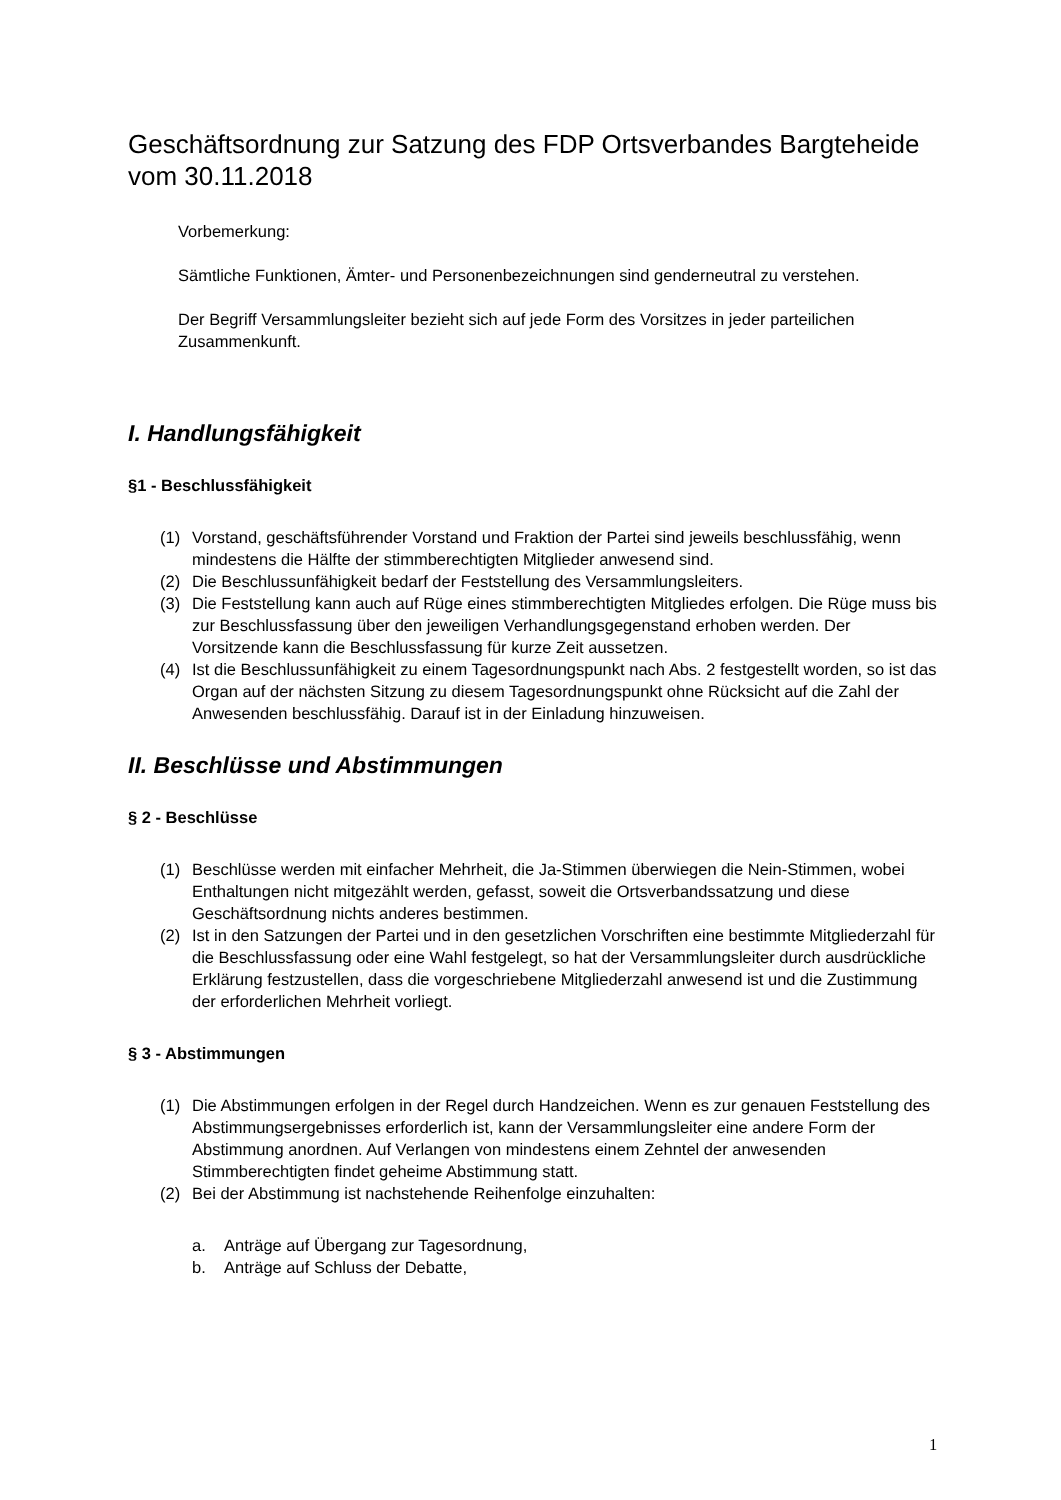Geschäftsordnung zur Satzung des FDP Ortsverbandes Bargteheide vom 30.11.2018
Vorbemerkung:
Sämtliche Funktionen, Ämter- und Personenbezeichnungen sind genderneutral zu verstehen.
Der Begriff Versammlungsleiter bezieht sich auf jede Form des Vorsitzes in jeder parteilichen Zusammenkunft.
I. Handlungsfähigkeit
§1 - Beschlussfähigkeit
(1) Vorstand, geschäftsführender Vorstand und Fraktion der Partei sind jeweils beschlussfähig, wenn mindestens die Hälfte der stimmberechtigten Mitglieder anwesend sind.
(2) Die Beschlussunfähigkeit bedarf der Feststellung des Versammlungsleiters.
(3) Die Feststellung kann auch auf Rüge eines stimmberechtigten Mitgliedes erfolgen. Die Rüge muss bis zur Beschlussfassung über den jeweiligen Verhandlungsgegenstand erhoben werden. Der Vorsitzende kann die Beschlussfassung für kurze Zeit aussetzen.
(4) Ist die Beschlussunfähigkeit zu einem Tagesordnungspunkt nach Abs. 2 festgestellt worden, so ist das Organ auf der nächsten Sitzung zu diesem Tagesordnungspunkt ohne Rücksicht auf die Zahl der Anwesenden beschlussfähig. Darauf ist in der Einladung hinzuweisen.
II. Beschlüsse und Abstimmungen
§ 2 - Beschlüsse
(1) Beschlüsse werden mit einfacher Mehrheit, die Ja-Stimmen überwiegen die Nein-Stimmen, wobei Enthaltungen nicht mitgezählt werden, gefasst, soweit die Ortsverbandssatzung und diese Geschäftsordnung nichts anderes bestimmen.
(2) Ist in den Satzungen der Partei und in den gesetzlichen Vorschriften eine bestimmte Mitgliederzahl für die Beschlussfassung oder eine Wahl festgelegt, so hat der Versammlungsleiter durch ausdrückliche Erklärung festzustellen, dass die vorgeschriebene Mitgliederzahl anwesend ist und die Zustimmung der erforderlichen Mehrheit vorliegt.
§ 3 - Abstimmungen
(1) Die Abstimmungen erfolgen in der Regel durch Handzeichen. Wenn es zur genauen Feststellung des Abstimmungsergebnisses erforderlich ist, kann der Versammlungsleiter eine andere Form der Abstimmung anordnen. Auf Verlangen von mindestens einem Zehntel der anwesenden Stimmberechtigten findet geheime Abstimmung statt.
(2) Bei der Abstimmung ist nachstehende Reihenfolge einzuhalten:
a. Anträge auf Übergang zur Tagesordnung,
b. Anträge auf Schluss der Debatte,
1